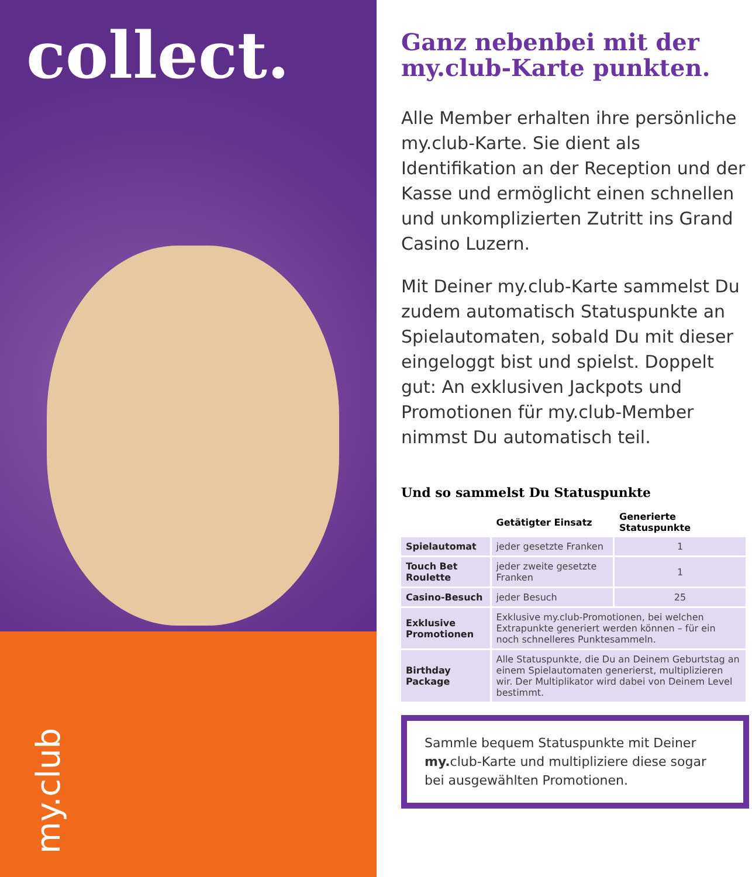collect.
my.club
Ganz nebenbei mit der my.club-Karte punkten.
Alle Member erhalten ihre persönliche my. club-Karte. Sie dient als Identifikation an der Reception und der Kasse und ermöglicht einen schnellen und unkomplizierten Zutritt ins Grand Casino Luzern.
Mit Deiner my. club-Karte sammelst Du zudem automatisch Statuspunkte an Spielautomaten, sobald Du mit dieser eingeloggt bist und spielst. Doppelt gut: An exklusiven Jackpots und Promotionen für my. club-Member nimmst Du automatisch teil.
Und so sammelst Du Statuspunkte
| | Getätigter Einsatz | Generierte Statuspunkte |
| --- | --- | --- |
| Spielautomat | jeder gesetzte Franken | 1 |
| Touch Bet Roulette | jeder zweite gesetzte Franken | 1 |
| Casino-Besuch | jeder Besuch | 25 |
| Exklusive Promotionen | Exklusive my.club-Promotionen, bei welchen Extrapunkte generiert werden können – für ein noch schnelleres Punktesammeln. | |
| Birthday Package | Alle Statuspunkte, die Du an Deinem Geburtstag an einem Spielautomaten generierst, multiplizieren wir. Der Multiplikator wird dabei von Deinem Level bestimmt. | |
Sammle bequem Statuspunkte mit Deiner my. club-Karte und multipliziere diese sogar bei ausgewählten Promotionen.